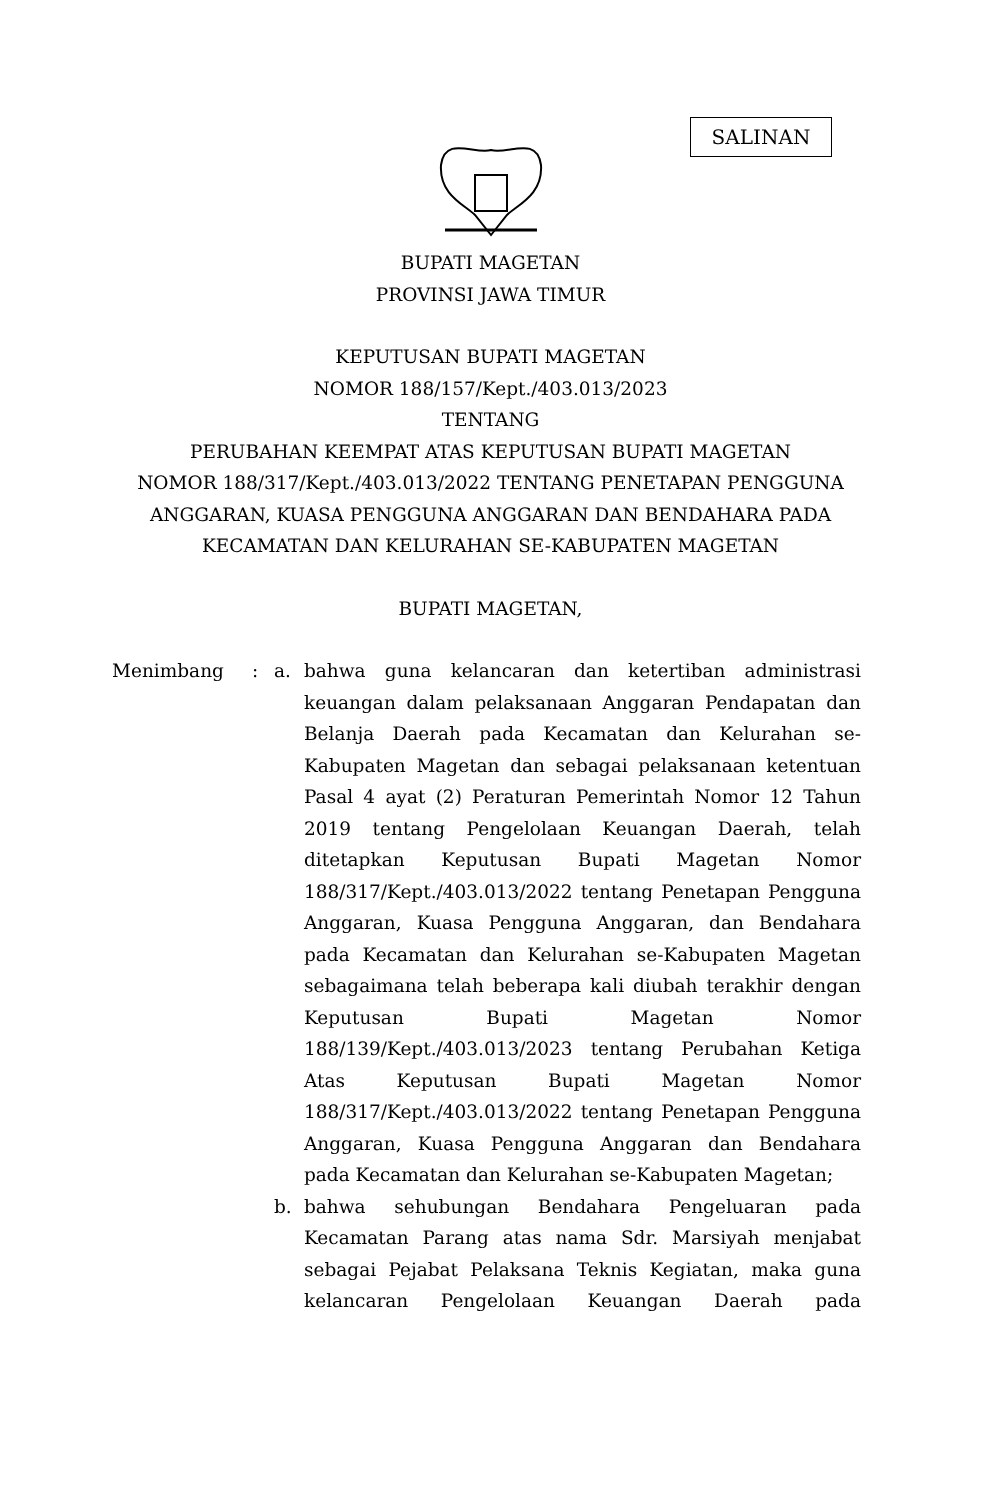SALINAN
BUPATI MAGETAN
PROVINSI JAWA TIMUR
KEPUTUSAN BUPATI MAGETAN
NOMOR 188/157/Kept./403.013/2023
TENTANG
PERUBAHAN KEEMPAT ATAS KEPUTUSAN BUPATI MAGETAN
NOMOR 188/317/Kept./403.013/2022 TENTANG PENETAPAN PENGGUNA
ANGGARAN, KUASA PENGGUNA ANGGARAN DAN BENDAHARA PADA
KECAMATAN DAN KELURAHAN SE-KABUPATEN MAGETAN
BUPATI MAGETAN,
Menimbang : a. bahwa guna kelancaran dan ketertiban administrasi keuangan dalam pelaksanaan Anggaran Pendapatan dan Belanja Daerah pada Kecamatan dan Kelurahan se-Kabupaten Magetan dan sebagai pelaksanaan ketentuan Pasal 4 ayat (2) Peraturan Pemerintah Nomor 12 Tahun 2019 tentang Pengelolaan Keuangan Daerah, telah ditetapkan Keputusan Bupati Magetan Nomor 188/317/Kept./403.013/2022 tentang Penetapan Pengguna Anggaran, Kuasa Pengguna Anggaran, dan Bendahara pada Kecamatan dan Kelurahan se-Kabupaten Magetan sebagaimana telah beberapa kali diubah terakhir dengan Keputusan Bupati Magetan Nomor 188/139/Kept./403.013/2023 tentang Perubahan Ketiga Atas Keputusan Bupati Magetan Nomor 188/317/Kept./403.013/2022 tentang Penetapan Pengguna Anggaran, Kuasa Pengguna Anggaran dan Bendahara pada Kecamatan dan Kelurahan se-Kabupaten Magetan;
b. bahwa sehubungan Bendahara Pengeluaran pada Kecamatan Parang atas nama Sdr. Marsiyah menjabat sebagai Pejabat Pelaksana Teknis Kegiatan, maka guna kelancaran Pengelolaan Keuangan Daerah pada